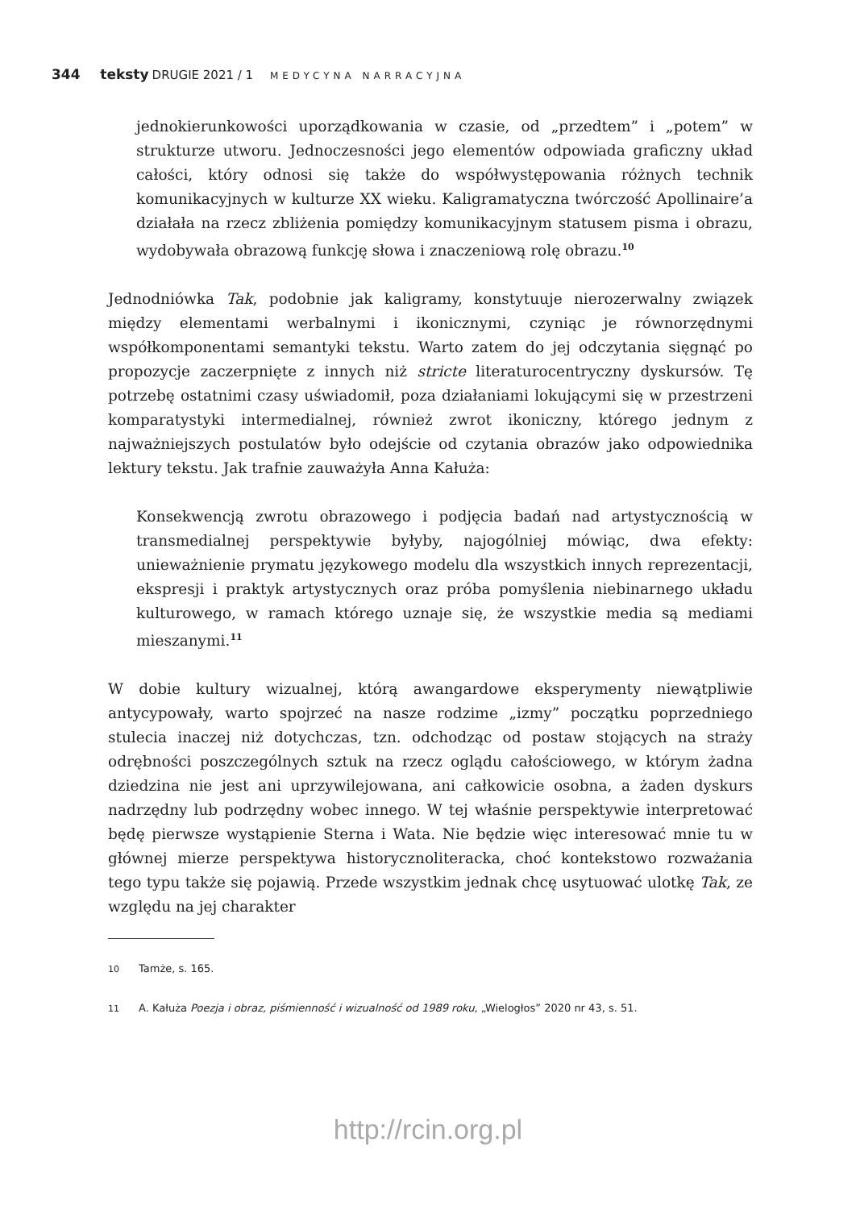344 teksty DRUGIE 2021 / 1 MEDYCYNA NARRACYJNA
jednokierunkowości uporządkowania w czasie, od „przedtem” i „potem” w strukturze utworu. Jednoczesności jego elementów odpowiada graficzny układ całości, który odnosi się także do współwystępowania różnych technik komunikacyjnych w kulturze XX wieku. Kaligramatyczna twórczość Apollinaire’a działała na rzecz zbliżenia pomiędzy komunikacyjnym statusem pisma i obrazu, wydobywała obrazową funkcję słowa i znaczeniową rolę obrazu.<sup>10</sup>
Jednodniówka Tak, podobnie jak kaligramy, konstytuuje nierozerwalny związek między elementami werbalnymi i ikonicznymi, czyniąc je równorzędnymi współkomponentami semantyki tekstu. Warto zatem do jej odczytania sięgnąć po propozycje zaczerpnięte z innych niż stricte literaturocentryczny dyskursów. Tę potrzebę ostatnimi czasy uświadomił, poza działaniami lokującymi się w przestrzeni komparatystyki intermedialnej, również zwrot ikoniczny, którego jednym z najważniejszych postulatów było odejście od czytania obrazów jako odpowiednika lektury tekstu. Jak trafnie zauważyła Anna Kałuża:
Konsekwencją zwrotu obrazowego i podjęcia badań nad artystycznością w transmedialnej perspektywie byłyby, najogólniej mówiąc, dwa efekty: unieważnienie prymatu językowego modelu dla wszystkich innych reprezentacji, ekspresji i praktyk artystycznych oraz próba pomyślenia niebinarnego układu kulturowego, w ramach którego uznaje się, że wszystkie media są mediami mieszanymi.<sup>11</sup>
W dobie kultury wizualnej, którą awangardowe eksperymenty niewątpliwie antycypowały, warto spojrzeć na nasze rodzime „izmy” początku poprzedniego stulecia inaczej niż dotychczas, tzn. odchodząc od postaw stojących na straży odrębności poszczególnych sztuk na rzecz oglądu całościowego, w którym żadna dziedzina nie jest ani uprzywilejowana, ani całkowicie osobna, a żaden dyskurs nadrzędny lub podrzędny wobec innego. W tej właśnie perspektywie interpretować będę pierwsze wystąpienie Sterna i Wata. Nie będzie więc interesować mnie tu w głównej mierze perspektywa historycznoliteracka, choć kontekstowo rozważania tego typu także się pojawią. Przede wszystkim jednak chcę usytuować ulotkę Tak, ze względu na jej charakter
10 Tamże, s. 165.
11 A. Kałuża Poezja i obraz, piśmienność i wizualność od 1989 roku, „Wielogłos” 2020 nr 43, s. 51.
http://rcin.org.pl